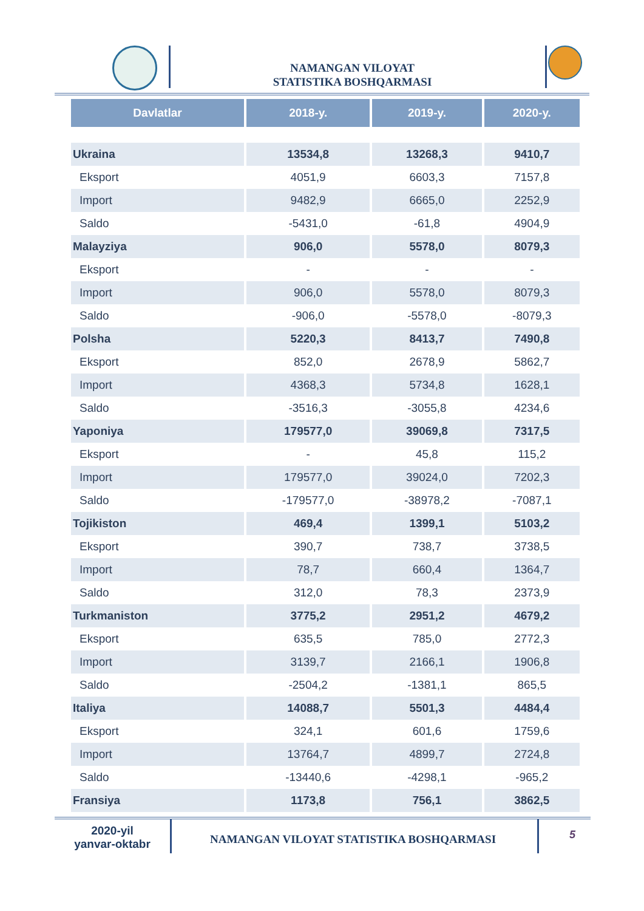NAMANGAN VILOYAT
STATISTIKA BOSHQARMASI
| Davlatlar | 2018-y. | 2019-y. | 2020-y. |
| --- | --- | --- | --- |
| Ukraina | 13534,8 | 13268,3 | 9410,7 |
| Eksport | 4051,9 | 6603,3 | 7157,8 |
| Import | 9482,9 | 6665,0 | 2252,9 |
| Saldo | -5431,0 | -61,8 | 4904,9 |
| Malayziya | 906,0 | 5578,0 | 8079,3 |
| Eksport | - | - | - |
| Import | 906,0 | 5578,0 | 8079,3 |
| Saldo | -906,0 | -5578,0 | -8079,3 |
| Polsha | 5220,3 | 8413,7 | 7490,8 |
| Eksport | 852,0 | 2678,9 | 5862,7 |
| Import | 4368,3 | 5734,8 | 1628,1 |
| Saldo | -3516,3 | -3055,8 | 4234,6 |
| Yaponiya | 179577,0 | 39069,8 | 7317,5 |
| Eksport | - | 45,8 | 115,2 |
| Import | 179577,0 | 39024,0 | 7202,3 |
| Saldo | -179577,0 | -38978,2 | -7087,1 |
| Tojikiston | 469,4 | 1399,1 | 5103,2 |
| Eksport | 390,7 | 738,7 | 3738,5 |
| Import | 78,7 | 660,4 | 1364,7 |
| Saldo | 312,0 | 78,3 | 2373,9 |
| Turkmaniston | 3775,2 | 2951,2 | 4679,2 |
| Eksport | 635,5 | 785,0 | 2772,3 |
| Import | 3139,7 | 2166,1 | 1906,8 |
| Saldo | -2504,2 | -1381,1 | 865,5 |
| Italiya | 14088,7 | 5501,3 | 4484,4 |
| Eksport | 324,1 | 601,6 | 1759,6 |
| Import | 13764,7 | 4899,7 | 2724,8 |
| Saldo | -13440,6 | -4298,1 | -965,2 |
| Fransiya | 1173,8 | 756,1 | 3862,5 |
2020-yil
yanvar-oktabr
NAMANGAN VILOYAT STATISTIKA BOSHQARMASI
5